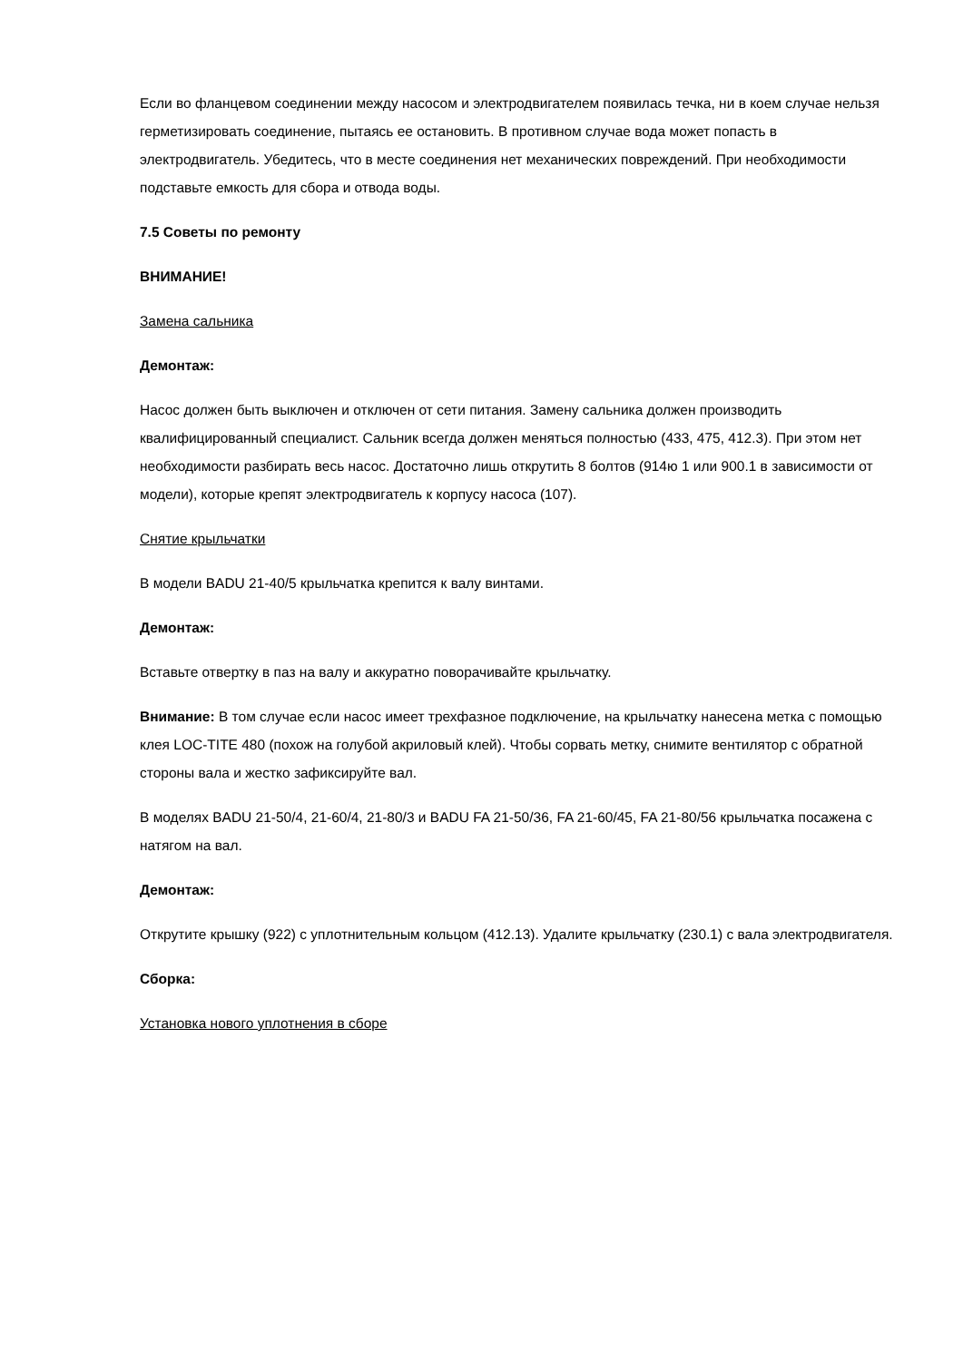Если во фланцевом соединении между насосом и электродвигателем появилась течка, ни в коем случае нельзя герметизировать соединение, пытаясь ее остановить. В противном случае вода может попасть в электродвигатель. Убедитесь, что в месте соединения нет механических повреждений. При необходимости подставьте емкость для сбора и отвода воды.
7.5 Советы по ремонту
ВНИМАНИЕ!
Замена сальника
Демонтаж:
Насос должен быть выключен и отключен от сети питания. Замену сальника должен производить квалифицированный специалист. Сальник всегда должен меняться полностью (433, 475, 412.3). При этом нет необходимости разбирать весь насос. Достаточно лишь открутить 8 болтов (914ю 1 или 900.1 в зависимости от модели), которые крепят электродвигатель к корпусу насоса (107).
Снятие крыльчатки
В модели BADU 21-40/5 крыльчатка крепится к валу винтами.
Демонтаж:
Вставьте отвертку в паз на валу и аккуратно поворачивайте крыльчатку.
Внимание: В том случае если насос имеет трехфазное подключение, на крыльчатку нанесена метка с помощью клея LOC-TITE 480 (похож на голубой акриловый клей). Чтобы сорвать метку, снимите вентилятор с обратной стороны вала и жестко зафиксируйте вал.
В моделях BADU 21-50/4, 21-60/4, 21-80/3 и BADU FA 21-50/36, FA 21-60/45, FA 21-80/56 крыльчатка посажена с натягом на вал.
Демонтаж:
Открутите крышку (922) с уплотнительным кольцом (412.13). Удалите крыльчатку (230.1) с вала электродвигателя.
Сборка:
Установка нового уплотнения в сборе